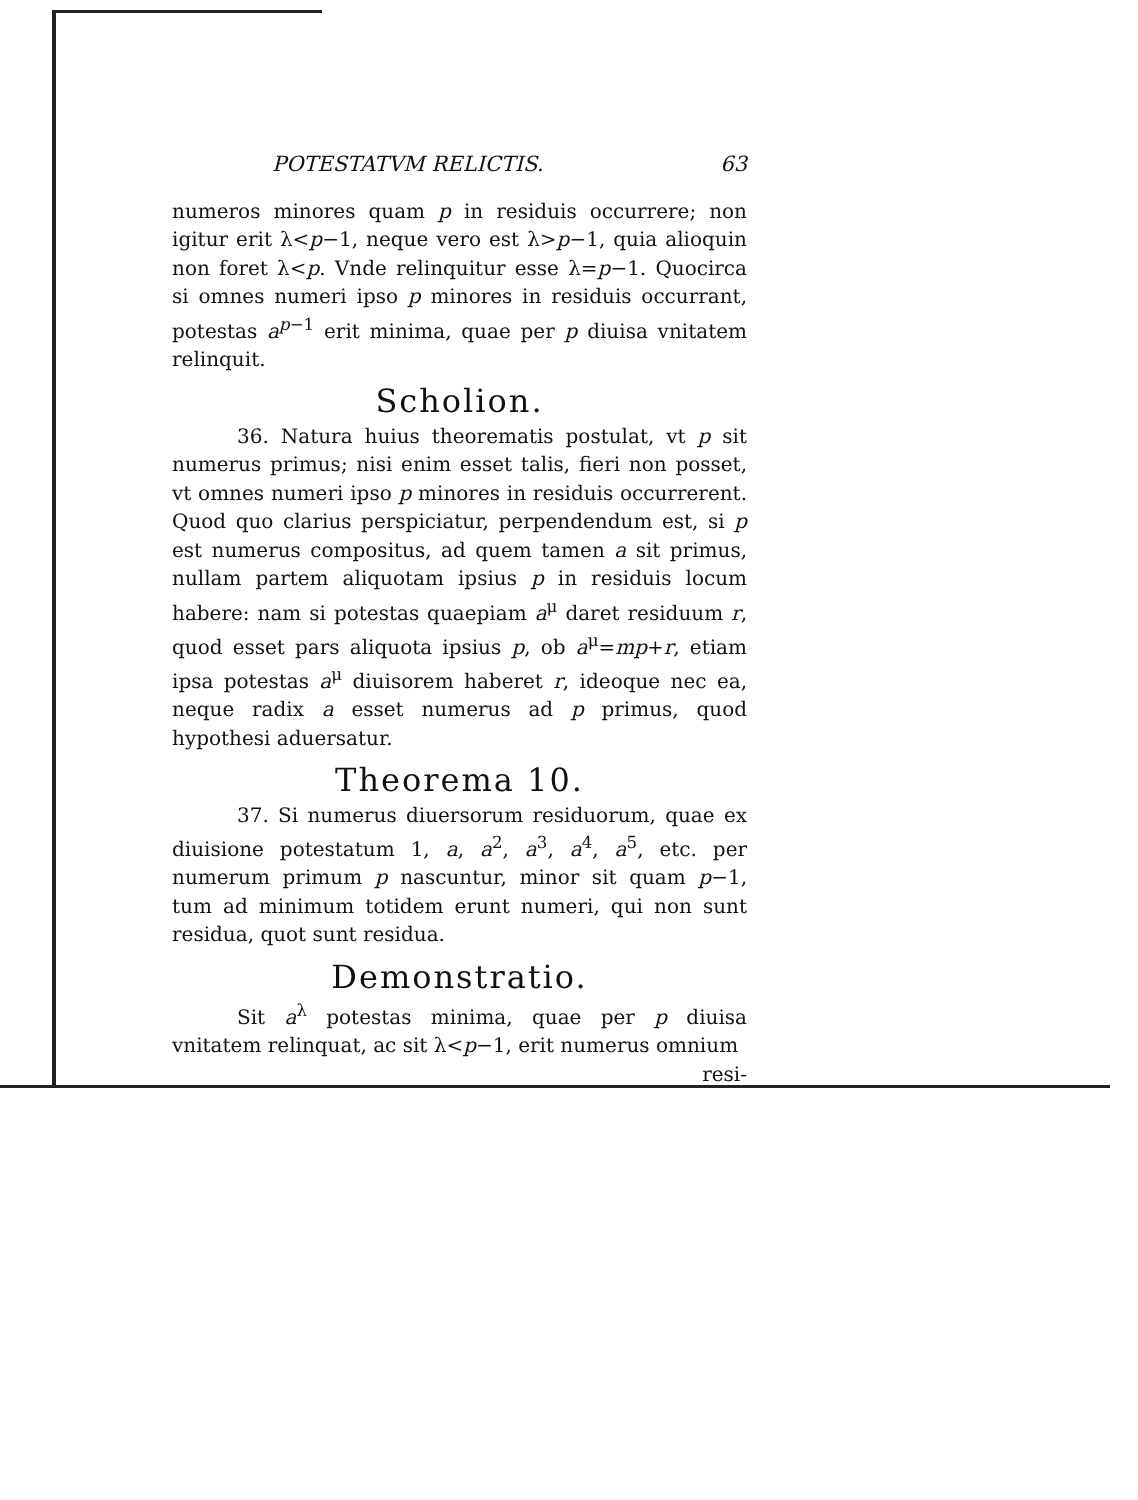POTESTATVM RELICTIS. 63
numeros minores quam p in residuis occurrere; non igitur erit λ<p−1, neque vero est λ>p−1, quia alioquin non foret λ<p. Vnde relinquitur esse λ=p−1. Quocirca si omnes numeri ipso p minores in residuis occurrant, potestas a<sup>p−1</sup> erit minima, quae per p diuisa vnitatem relinquit.
Scholion.
36. Natura huius theorematis postulat, vt p sit numerus primus; nisi enim esset talis, fieri non posset, vt omnes numeri ipso p minores in residuis occurrerent. Quod quo clarius perspiciatur, perpendendum est, si p est numerus compositus, ad quem tamen a sit primus, nullam partem aliquotam ipsius p in residuis locum habere: nam si potestas quaepiam a<sup>μ</sup> daret residuum r, quod esset pars aliquota ipsius p, ob a<sup>μ</sup>=mp+r, etiam ipsa potestas a<sup>μ</sup> diuisorem haberet r, ideoque nec ea, neque radix a esset numerus ad p primus, quod hypothesi aduersatur.
Theorema 10.
37. Si numerus diuersorum residuorum, quae ex diuisione potestatum 1, a, a<sup>2</sup>, a<sup>3</sup>, a<sup>4</sup>, a<sup>5</sup>, etc. per numerum primum p nascuntur, minor sit quam p−1, tum ad minimum totidem erunt numeri, qui non sunt residua, quot sunt residua.
Demonstratio.
Sit a<sup>λ</sup> potestas minima, quae per p diuisa vnitatem relinquat, ac sit λ<p−1, erit numerus omnium
resi-